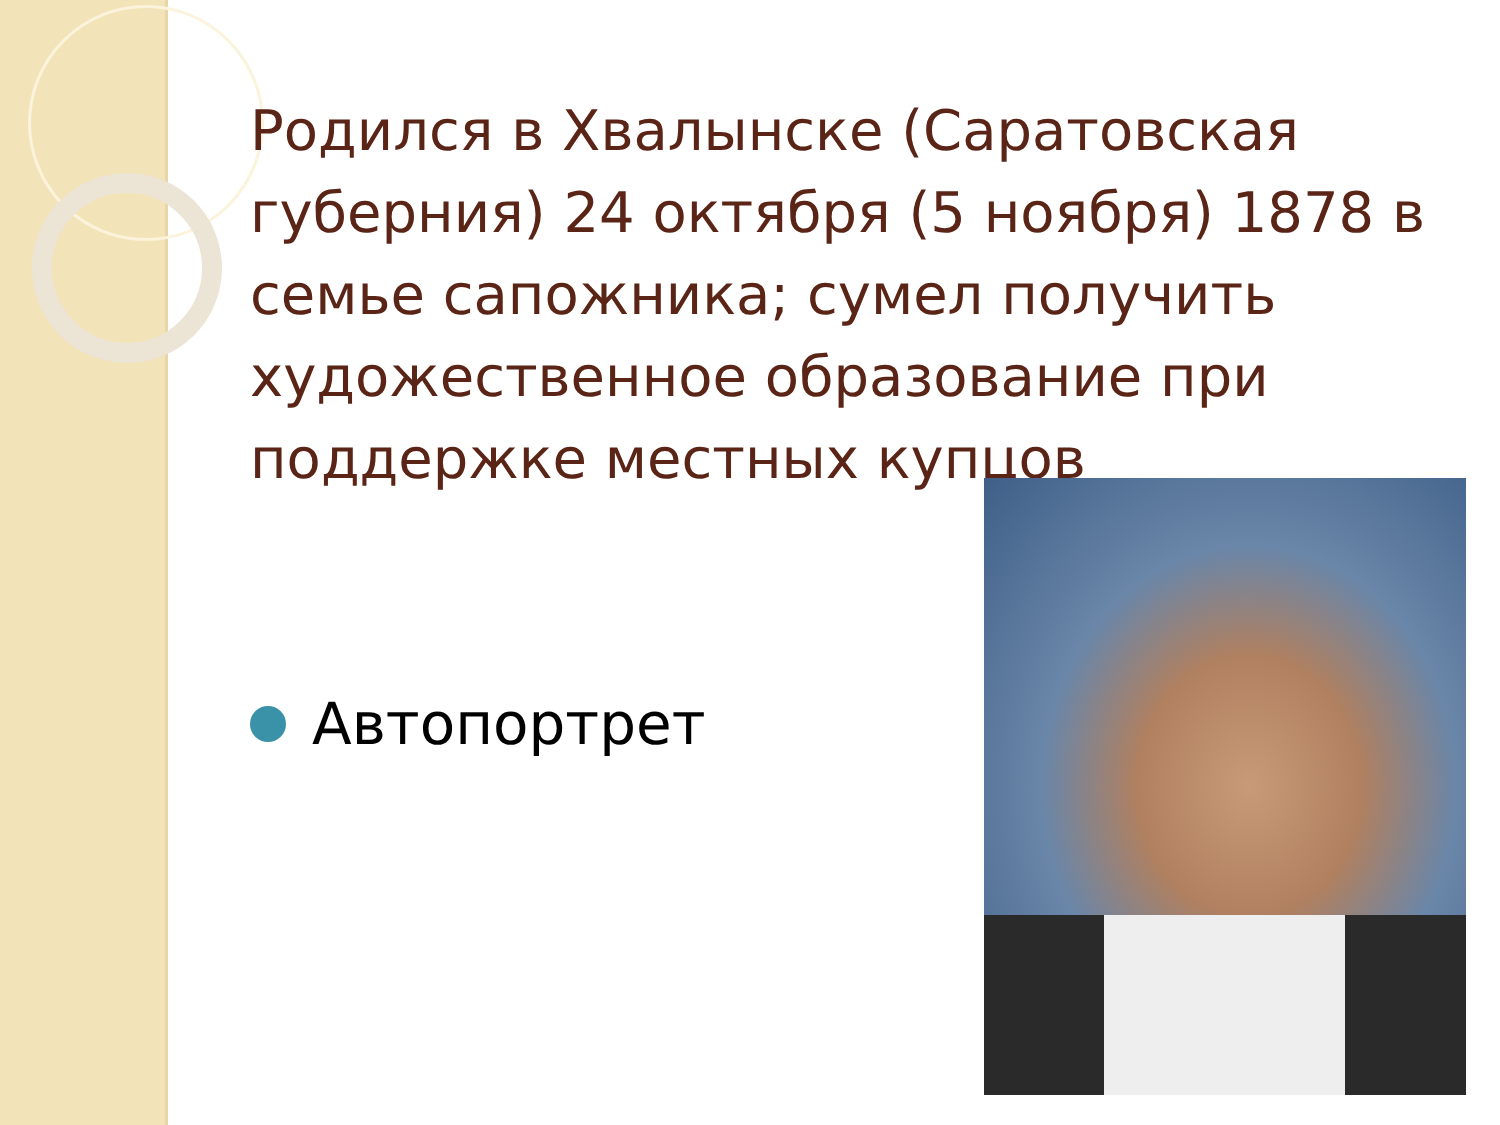Родился в Хвалынске (Саратовская губерния) 24 октября (5 ноября) 1878 в семье сапожника; сумел получить художественное образование при поддержке местных купцов
Автопортрет